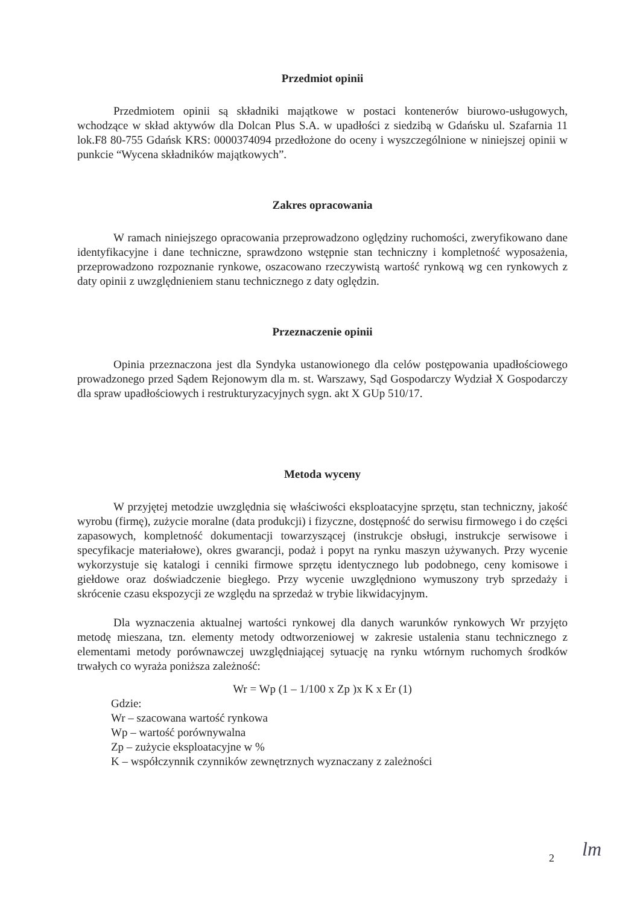Przedmiot opinii
Przedmiotem opinii są składniki majątkowe w postaci kontenerów biurowo-usługowych, wchodzące w skład aktywów dla Dolcan Plus S.A. w upadłości z siedzibą w Gdańsku ul. Szafarnia 11 lok.F8 80-755 Gdańsk KRS: 0000374094 przedłożone do oceny i wyszczególnione w niniejszej opinii w punkcie “Wycena składników majątkowych”.
Zakres opracowania
W ramach niniejszego opracowania przeprowadzono oględziny ruchomości, zweryfikowano dane identyfikacyjne i dane techniczne, sprawdzono wstępnie stan techniczny i kompletność wyposażenia, przeprowadzono rozpoznanie rynkowe, oszacowano rzeczywistą wartość rynkową wg cen rynkowych z daty opinii z uwzględnieniem stanu technicznego z daty oględzin.
Przeznaczenie opinii
Opinia przeznaczona jest dla Syndyka ustanowionego dla celów postępowania upadłościowego prowadzonego przed Sądem Rejonowym dla m. st. Warszawy, Sąd Gospodarczy Wydział X Gospodarczy dla spraw upadłościowych i restrukturyzacyjnych sygn. akt X GUp 510/17.
Metoda wyceny
W przyjętej metodzie uwzględnia się właściwości eksploatacyjne sprzętu, stan techniczny, jakość wyrobu (firmę), zużycie moralne (data produkcji) i fizyczne, dostępność do serwisu firmowego i do części zapasowych, kompletność dokumentacji towarzyszącej (instrukcje obsługi, instrukcje serwisowe i specyfikacje materiałowe), okres gwarancji, podaż i popyt na rynku maszyn używanych. Przy wycenie wykorzystuje się katalogi i cenniki firmowe sprzętu identycznego lub podobnego, ceny komisowe i giełdowe oraz doświadczenie biegłego. Przy wycenie uwzględniono wymuszony tryb sprzedaży i skrócenie czasu ekspozycji ze względu na sprzedaż w trybie likwidacyjnym.
Dla wyznaczenia aktualnej wartości rynkowej dla danych warunków rynkowych Wr przyjęto metodę mieszana, tzn. elementy metody odtworzeniowej w zakresie ustalenia stanu technicznego z elementami metody porównawczej uwzględniającej sytuację na rynku wtórnym ruchomych środków trwałych co wyraża poniższa zależność:
Wr = Wp (1 – 1/100 x Zp )x K x Er (1)
Gdzie:
Wr – szacowana wartość rynkowa
Wp – wartość porównywalna
Zp – zużycie eksploatacyjne w %
K – współczynnik czynników zewnętrznych wyznaczany z zależności
2 lm